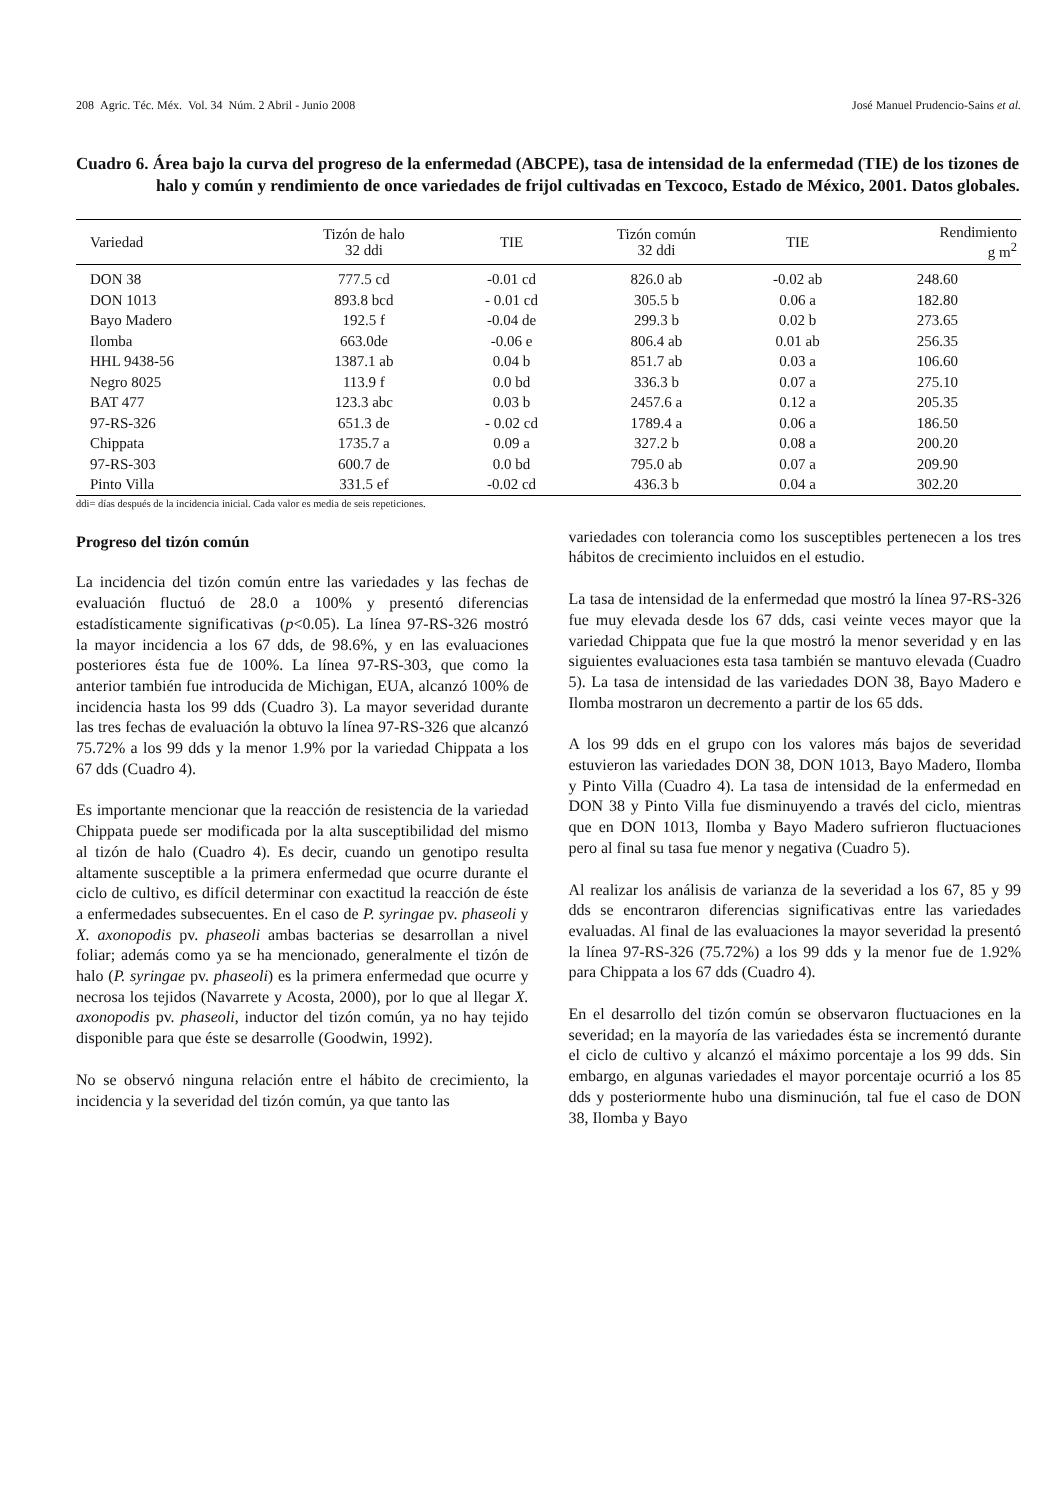208 Agric. Téc. Méx. Vol. 34 Núm. 2 Abril - Junio 2008 José Manuel Prudencio-Sains et al.
Cuadro 6. Área bajo la curva del progreso de la enfermedad (ABCPE), tasa de intensidad de la enfermedad (TIE) de los tizones de halo y común y rendimiento de once variedades de frijol cultivadas en Texcoco, Estado de México, 2001. Datos globales.
| Variedad | Tizón de halo 32 ddi | TIE | Tizón común 32 ddi | TIE | Rendimiento g m<sup>2</sup> |
| --- | --- | --- | --- | --- | --- |
| DON 38 | 777.5 cd | -0.01 cd | 826.0 ab | -0.02 ab | 248.60 |
| DON 1013 | 893.8 bcd | - 0.01 cd | 305.5 b | 0.06 a | 182.80 |
| Bayo Madero | 192.5 f | -0.04 de | 299.3 b | 0.02 b | 273.65 |
| Ilomba | 663.0de | -0.06 e | 806.4 ab | 0.01 ab | 256.35 |
| HHL 9438-56 | 1387.1 ab | 0.04 b | 851.7 ab | 0.03 a | 106.60 |
| Negro 8025 | 113.9 f | 0.0 bd | 336.3 b | 0.07 a | 275.10 |
| BAT 477 | 123.3 abc | 0.03 b | 2457.6 a | 0.12 a | 205.35 |
| 97-RS-326 | 651.3 de | - 0.02 cd | 1789.4 a | 0.06 a | 186.50 |
| Chippata | 1735.7 a | 0.09 a | 327.2 b | 0.08 a | 200.20 |
| 97-RS-303 | 600.7 de | 0.0 bd | 795.0 ab | 0.07 a | 209.90 |
| Pinto Villa | 331.5 ef | -0.02 cd | 436.3 b | 0.04 a | 302.20 |
ddi= días después de la incidencia inicial. Cada valor es media de seis repeticiones.
Progreso del tizón común
La incidencia del tizón común entre las variedades y las fechas de evaluación fluctuó de 28.0 a 100% y presentó diferencias estadísticamente significativas (p<0.05). La línea 97-RS-326 mostró la mayor incidencia a los 67 dds, de 98.6%, y en las evaluaciones posteriores ésta fue de 100%. La línea 97-RS-303, que como la anterior también fue introducida de Michigan, EUA, alcanzó 100% de incidencia hasta los 99 dds (Cuadro 3). La mayor severidad durante las tres fechas de evaluación la obtuvo la línea 97-RS-326 que alcanzó 75.72% a los 99 dds y la menor 1.9% por la variedad Chippata a los 67 dds (Cuadro 4).
Es importante mencionar que la reacción de resistencia de la variedad Chippata puede ser modificada por la alta susceptibilidad del mismo al tizón de halo (Cuadro 4). Es decir, cuando un genotipo resulta altamente susceptible a la primera enfermedad que ocurre durante el ciclo de cultivo, es difícil determinar con exactitud la reacción de éste a enfermedades subsecuentes. En el caso de P. syringae pv. phaseoli y X. axonopodis pv. phaseoli ambas bacterias se desarrollan a nivel foliar; además como ya se ha mencionado, generalmente el tizón de halo (P. syringae pv. phaseoli) es la primera enfermedad que ocurre y necrosa los tejidos (Navarrete y Acosta, 2000), por lo que al llegar X. axonopodis pv. phaseoli, inductor del tizón común, ya no hay tejido disponible para que éste se desarrolle (Goodwin, 1992).
No se observó ninguna relación entre el hábito de crecimiento, la incidencia y la severidad del tizón común, ya que tanto las
variedades con tolerancia como los susceptibles pertenecen a los tres hábitos de crecimiento incluidos en el estudio.
La tasa de intensidad de la enfermedad que mostró la línea 97-RS-326 fue muy elevada desde los 67 dds, casi veinte veces mayor que la variedad Chippata que fue la que mostró la menor severidad y en las siguientes evaluaciones esta tasa también se mantuvo elevada (Cuadro 5). La tasa de intensidad de las variedades DON 38, Bayo Madero e Ilomba mostraron un decremento a partir de los 65 dds.
A los 99 dds en el grupo con los valores más bajos de severidad estuvieron las variedades DON 38, DON 1013, Bayo Madero, Ilomba y Pinto Villa (Cuadro 4). La tasa de intensidad de la enfermedad en DON 38 y Pinto Villa fue disminuyendo a través del ciclo, mientras que en DON 1013, Ilomba y Bayo Madero sufrieron fluctuaciones pero al final su tasa fue menor y negativa (Cuadro 5).
Al realizar los análisis de varianza de la severidad a los 67, 85 y 99 dds se encontraron diferencias significativas entre las variedades evaluadas. Al final de las evaluaciones la mayor severidad la presentó la línea 97-RS-326 (75.72%) a los 99 dds y la menor fue de 1.92% para Chippata a los 67 dds (Cuadro 4).
En el desarrollo del tizón común se observaron fluctuaciones en la severidad; en la mayoría de las variedades ésta se incrementó durante el ciclo de cultivo y alcanzó el máximo porcentaje a los 99 dds. Sin embargo, en algunas variedades el mayor porcentaje ocurrió a los 85 dds y posteriormente hubo una disminución, tal fue el caso de DON 38, Ilomba y Bayo